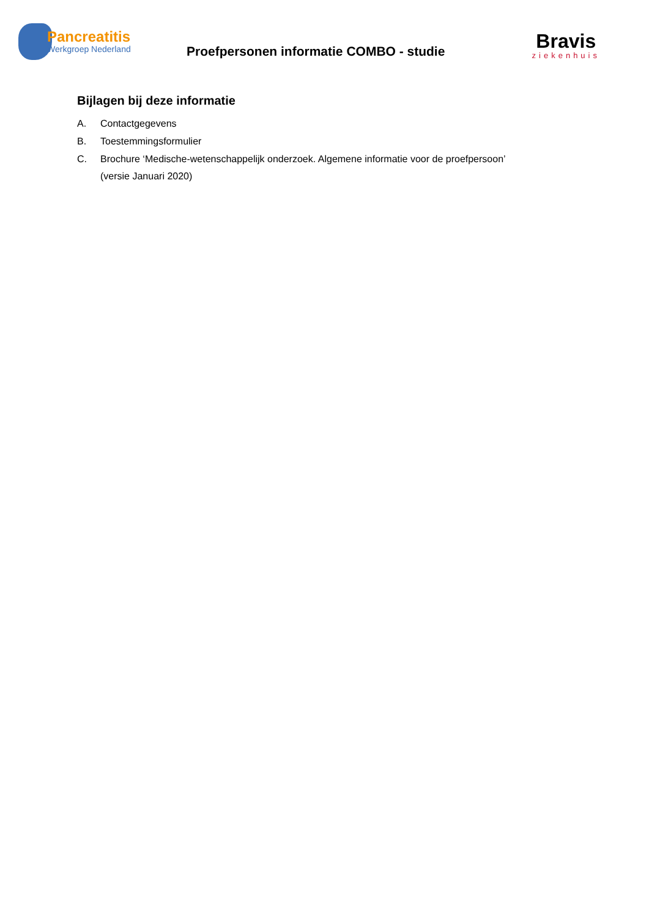Pancreatitis
Werkgroep Nederland
Proefpersonen informatie COMBO - studie
Bravis
ziekenhuis
Bijlagen bij deze informatie
A. Contactgegevens
B. Toestemmingsformulier
C. Brochure ‘Medische-wetenschappelijk onderzoek. Algemene informatie voor de proefpersoon’
(versie Januari 2020)